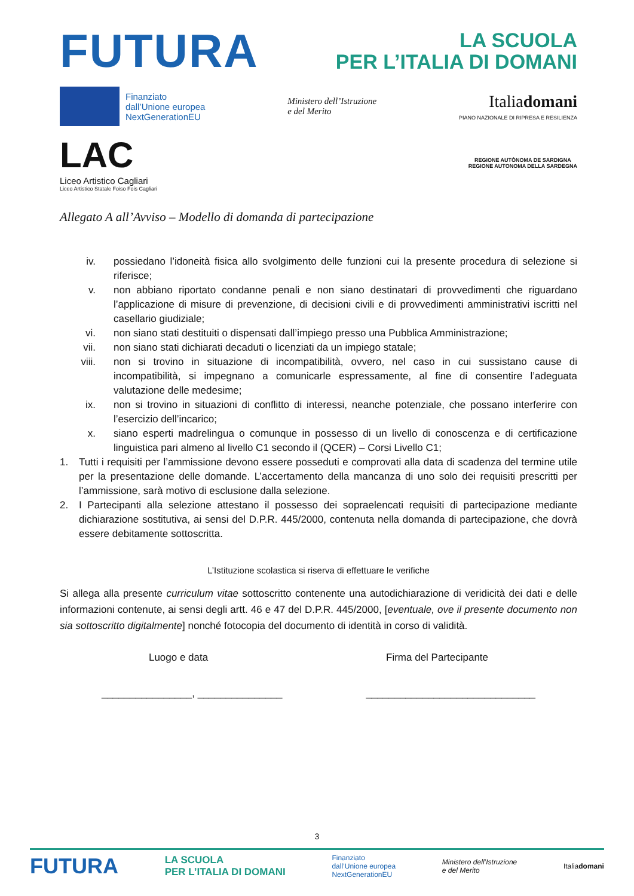FUTURA
LA SCUOLA
PER L’ITALIA DI DOMANI
Finanziato
dall’Unione europea
NextGenerationEU
Ministero dell’Istruzione
e del Merito
Italiadomani
PIANO NAZIONALE DI RIPRESA E RESILIENZA
LAC
Liceo Artistico Cagliari
Liceo Artistico Statale Foiso Fois Cagliari
REGIONE AUTÒNOMA DE SARDIGNA
REGIONE AUTONOMA DELLA SARDEGNA
Allegato A all’Avviso – Modello di domanda di partecipazione
iv. possiedano l’idoneità fisica allo svolgimento delle funzioni cui la presente procedura di selezione si riferisce;
v. non abbiano riportato condanne penali e non siano destinatari di provvedimenti che riguardano l’applicazione di misure di prevenzione, di decisioni civili e di provvedimenti amministrativi iscritti nel casellario giudiziale;
vi. non siano stati destituiti o dispensati dall’impiego presso una Pubblica Amministrazione;
vii. non siano stati dichiarati decaduti o licenziati da un impiego statale;
viii. non si trovino in situazione di incompatibilità, ovvero, nel caso in cui sussistano cause di incompatibilità, si impegnano a comunicarle espressamente, al fine di consentire l’adeguata valutazione delle medesime;
ix. non si trovino in situazioni di conflitto di interessi, neanche potenziale, che possano interferire con l’esercizio dell’incarico;
x. siano esperti madrelingua o comunque in possesso di un livello di conoscenza e di certificazione linguistica pari almeno al livello C1 secondo il (QCER) – Corsi Livello C1;
1. Tutti i requisiti per l’ammissione devono essere posseduti e comprovati alla data di scadenza del termine utile per la presentazione delle domande. L’accertamento della mancanza di uno solo dei requisiti prescritti per l’ammissione, sarà motivo di esclusione dalla selezione.
2. I Partecipanti alla selezione attestano il possesso dei sopraelencati requisiti di partecipazione mediante dichiarazione sostitutiva, ai sensi del D.P.R. 445/2000, contenuta nella domanda di partecipazione, che dovrà essere debitamente sottoscritta.
L’Istituzione scolastica si riserva di effettuare le verifiche
Si allega alla presente curriculum vitae sottoscritto contenente una autodichiarazione di veridicità dei dati e delle informazioni contenute, ai sensi degli artt. 46 e 47 del D.P.R. 445/2000, [eventuale, ove il presente documento non sia sottoscritto digitalmente] nonché fotocopia del documento di identità in corso di validità.
Luogo e data Firma del Partecipante
________________, _______________ ______________________________
3
FUTURA LA SCUOLA
PER L’ITALIA DI DOMANI Finanziato
dall’Unione europea
NextGenerationEU Ministero dell’Istruzione
e del Merito Italiadomani